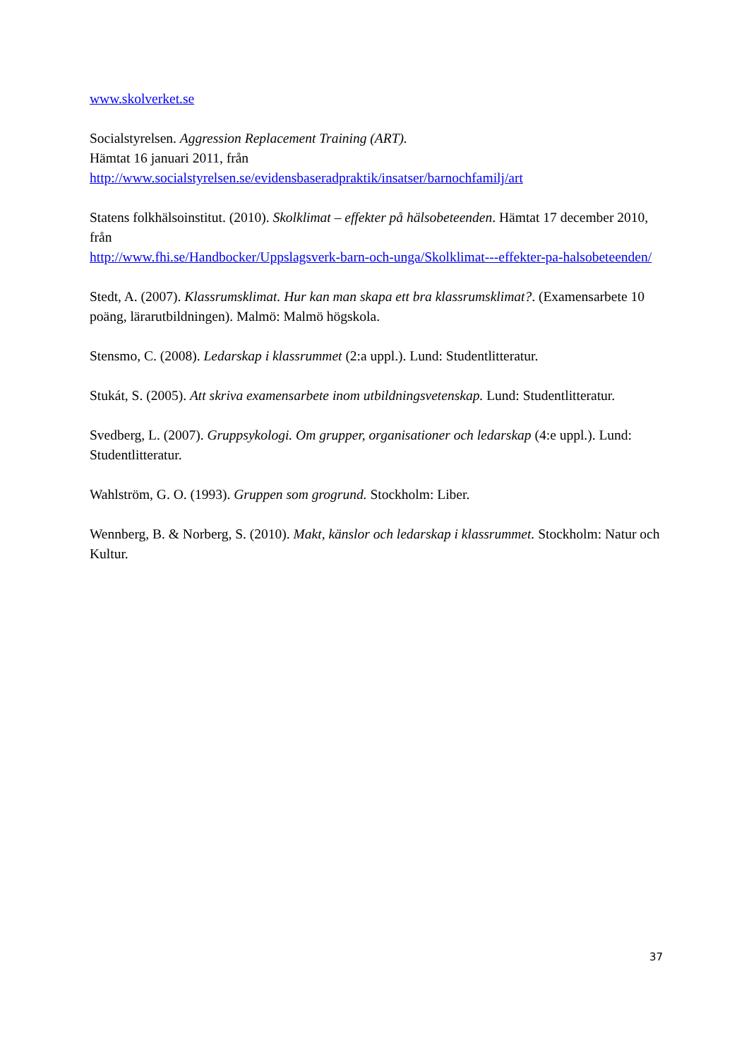www.skolverket.se
Socialstyrelsen. Aggression Replacement Training (ART).
Hämtat 16 januari 2011, från
http://www.socialstyrelsen.se/evidensbaseradpraktik/insatser/barnochfamilj/art
Statens folkhälsoinstitut. (2010). Skolklimat – effekter på hälsobeteenden. Hämtat 17 december 2010, från
http://www.fhi.se/Handbocker/Uppslagsverk-barn-och-unga/Skolklimat---effekter-pa-halsobeteenden/
Stedt, A. (2007). Klassrumsklimat. Hur kan man skapa ett bra klassrumsklimat?. (Examensarbete 10 poäng, lärarutbildningen). Malmö: Malmö högskola.
Stensmo, C. (2008). Ledarskap i klassrummet (2:a uppl.). Lund: Studentlitteratur.
Stukát, S. (2005). Att skriva examensarbete inom utbildningsvetenskap. Lund: Studentlitteratur.
Svedberg, L. (2007). Gruppsykologi. Om grupper, organisationer och ledarskap (4:e uppl.). Lund: Studentlitteratur.
Wahlström, G. O. (1993). Gruppen som grogrund. Stockholm: Liber.
Wennberg, B. & Norberg, S. (2010). Makt, känslor och ledarskap i klassrummet. Stockholm: Natur och Kultur.
37